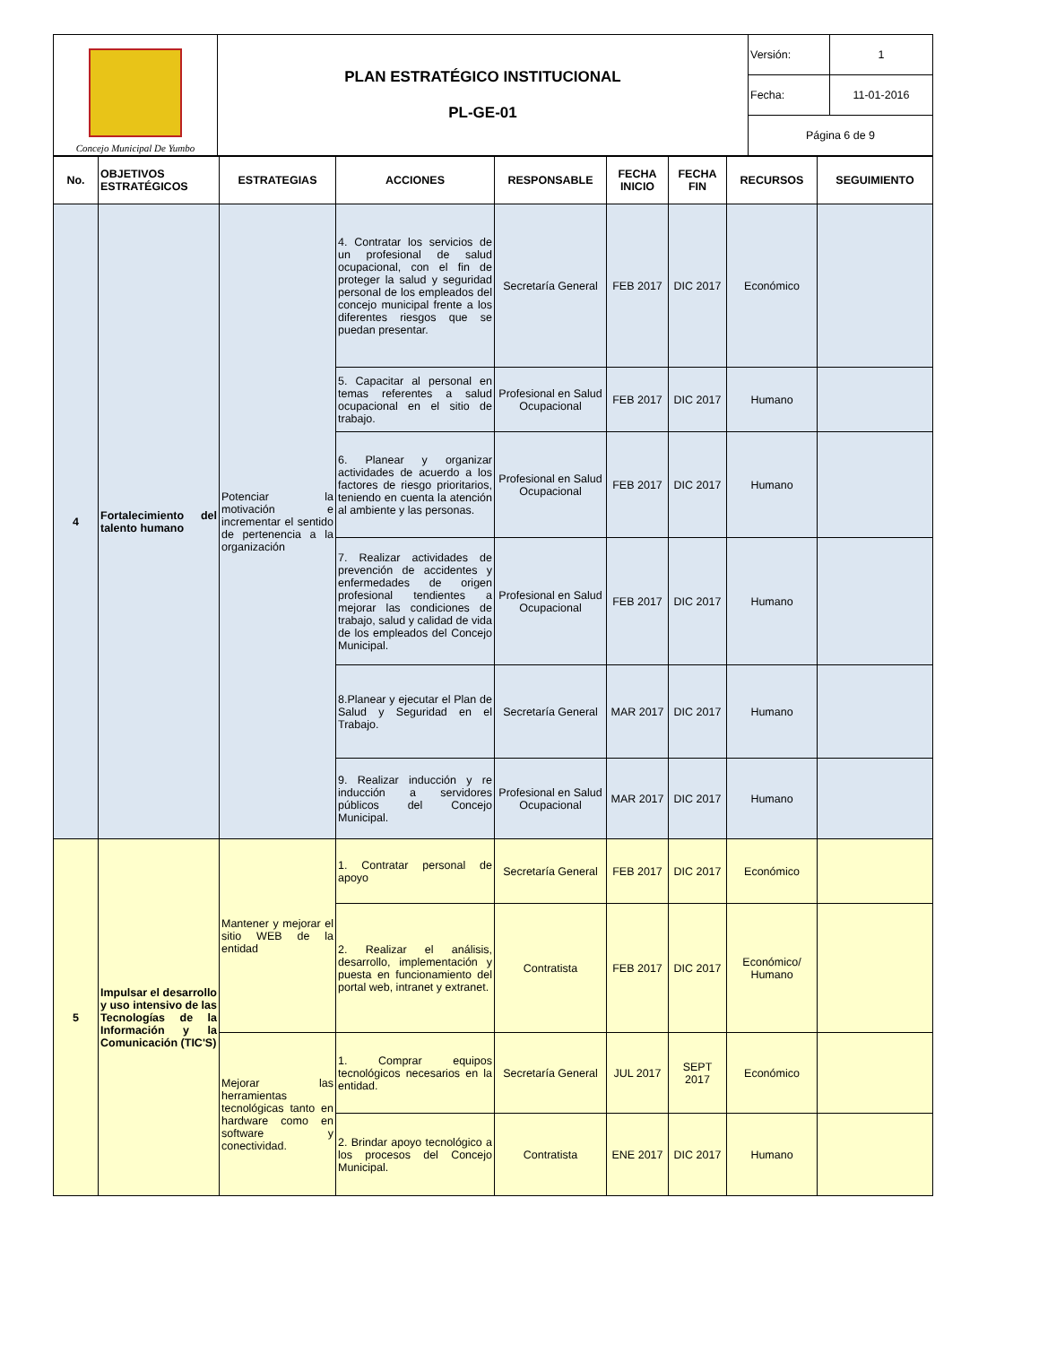| Concejo Municipal De Yumbo | PLAN ESTRATÉGICO INSTITUCIONAL PL-GE-01 | Versión: | 1 |
| | | Fecha: | 11-01-2016 |
| | | Página 6 de 9 | |
| No. | OBJETIVOS ESTRATÉGICOS | ESTRATEGIAS | ACCIONES | RESPONSABLE | FECHA INICIO | FECHA FIN | RECURSOS | SEGUIMIENTO |
| --- | --- | --- | --- | --- | --- | --- | --- | --- |
| 4 | Fortalecimiento del talento humano | Potenciar la motivación e incrementar el sentido de pertenencia a la organización | 4. Contratar los servicios de un profesional de salud ocupacional, con el fin de proteger la salud y seguridad personal de los empleados del concejo municipal frente a los diferentes riesgos que se puedan presentar. | Secretaría General | FEB 2017 | DIC 2017 | Económico | |
| | | | 5. Capacitar al personal en temas referentes a salud ocupacional en el sitio de trabajo. | Profesional en Salud Ocupacional | FEB 2017 | DIC 2017 | Humano | |
| | | | 6. Planear y organizar actividades de acuerdo a los factores de riesgo prioritarios, teniendo en cuenta la atención al ambiente y las personas. | Profesional en Salud Ocupacional | FEB 2017 | DIC 2017 | Humano | |
| | | | 7. Realizar actividades de prevención de accidentes y enfermedades de origen profesional tendientes a mejorar las condiciones de trabajo, salud y calidad de vida de los empleados del Concejo Municipal. | Profesional en Salud Ocupacional | FEB 2017 | DIC 2017 | Humano | |
| | | | 8.Planear y ejecutar el Plan de Salud y Seguridad en el Trabajo. | Secretaría General | MAR 2017 | DIC 2017 | Humano | |
| | | | 9. Realizar inducción y re inducción a servidores públicos del Concejo Municipal. | Profesional en Salud Ocupacional | MAR 2017 | DIC 2017 | Humano | |
| 5 | Impulsar el desarrollo y uso intensivo de las Tecnologías de la Información y la Comunicación (TIC'S) | Mantener y mejorar el sitio WEB de la entidad | 1. Contratar personal de apoyo | Secretaría General | FEB 2017 | DIC 2017 | Económico | |
| | | | 2. Realizar el análisis, desarrollo, implementación y puesta en funcionamiento del portal web, intranet y extranet. | Contratista | FEB 2017 | DIC 2017 | Económico/ Humano | |
| | | Mejorar las herramientas tecnológicas tanto en hardware como en software y conectividad. | 1. Comprar equipos tecnológicos necesarios en la entidad. | Secretaría General | JUL 2017 | SEPT 2017 | Económico | |
| | | | 2. Brindar apoyo tecnológico a los procesos del Concejo Municipal. | Contratista | ENE 2017 | DIC 2017 | Humano | |